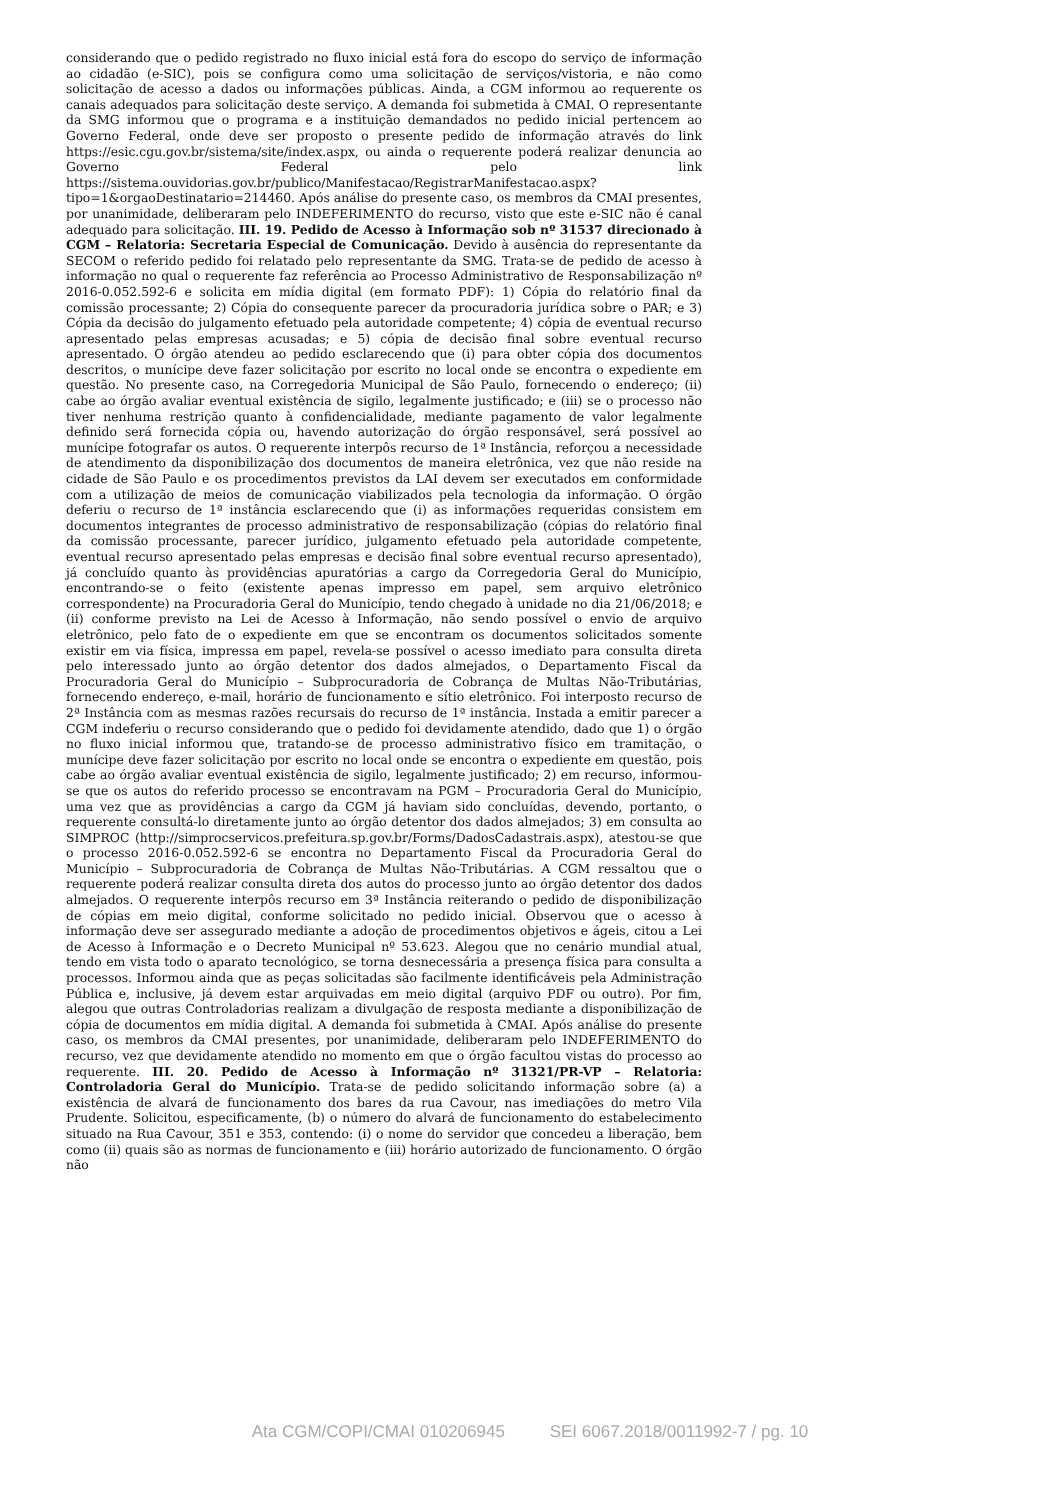considerando que o pedido registrado no fluxo inicial está fora do escopo do serviço de informação ao cidadão (e-SIC), pois se configura como uma solicitação de serviços/vistoria, e não como solicitação de acesso a dados ou informações públicas. Ainda, a CGM informou ao requerente os canais adequados para solicitação deste serviço. A demanda foi submetida à CMAI. O representante da SMG informou que o programa e a instituição demandados no pedido inicial pertencem ao Governo Federal, onde deve ser proposto o presente pedido de informação através do link https://esic.cgu.gov.br/sistema/site/index.aspx, ou ainda o requerente poderá realizar denuncia ao Governo Federal pelo link https://sistema.ouvidorias.gov.br/publico/Manifestacao/RegistrarManifestacao.aspx? tipo=1&orgaoDestinatario=214460. Após análise do presente caso, os membros da CMAI presentes, por unanimidade, deliberaram pelo INDEFERIMENTO do recurso, visto que este e-SIC não é canal adequado para solicitação. III. 19. Pedido de Acesso à Informação sob nº 31537 direcionado à CGM – Relatoria: Secretaria Especial de Comunicação. Devido à ausência do representante da SECOM o referido pedido foi relatado pelo representante da SMG. Trata-se de pedido de acesso à informação no qual o requerente faz referência ao Processo Administrativo de Responsabilização nº 2016-0.052.592-6 e solicita em mídia digital (em formato PDF): 1) Cópia do relatório final da comissão processante; 2) Cópia do consequente parecer da procuradoria jurídica sobre o PAR; e 3) Cópia da decisão do julgamento efetuado pela autoridade competente; 4) cópia de eventual recurso apresentado pelas empresas acusadas; e 5) cópia de decisão final sobre eventual recurso apresentado. O órgão atendeu ao pedido esclarecendo que (i) para obter cópia dos documentos descritos, o munícipe deve fazer solicitação por escrito no local onde se encontra o expediente em questão. No presente caso, na Corregedoria Municipal de São Paulo, fornecendo o endereço; (ii) cabe ao órgão avaliar eventual existência de sigilo, legalmente justificado; e (iii) se o processo não tiver nenhuma restrição quanto à confidencialidade, mediante pagamento de valor legalmente definido será fornecida cópia ou, havendo autorização do órgão responsável, será possível ao munícipe fotografar os autos. O requerente interpôs recurso de 1ª Instância, reforçou a necessidade de atendimento da disponibilização dos documentos de maneira eletrônica, vez que não reside na cidade de São Paulo e os procedimentos previstos da LAI devem ser executados em conformidade com a utilização de meios de comunicação viabilizados pela tecnologia da informação. O órgão deferiu o recurso de 1ª instância esclarecendo que (i) as informações requeridas consistem em documentos integrantes de processo administrativo de responsabilização (cópias do relatório final da comissão processante, parecer jurídico, julgamento efetuado pela autoridade competente, eventual recurso apresentado pelas empresas e decisão final sobre eventual recurso apresentado), já concluído quanto às providências apuratórias a cargo da Corregedoria Geral do Município, encontrando-se o feito (existente apenas impresso em papel, sem arquivo eletrônico correspondente) na Procuradoria Geral do Município, tendo chegado à unidade no dia 21/06/2018; e (ii) conforme previsto na Lei de Acesso à Informação, não sendo possível o envio de arquivo eletrônico, pelo fato de o expediente em que se encontram os documentos solicitados somente existir em via física, impressa em papel, revela-se possível o acesso imediato para consulta direta pelo interessado junto ao órgão detentor dos dados almejados, o Departamento Fiscal da Procuradoria Geral do Município – Subprocuradoria de Cobrança de Multas Não-Tributárias, fornecendo endereço, e-mail, horário de funcionamento e sítio eletrônico. Foi interposto recurso de 2ª Instância com as mesmas razões recursais do recurso de 1ª instância. Instada a emitir parecer a CGM indeferiu o recurso considerando que o pedido foi devidamente atendido, dado que 1) o órgão no fluxo inicial informou que, tratando-se de processo administrativo físico em tramitação, o munícipe deve fazer solicitação por escrito no local onde se encontra o expediente em questão, pois cabe ao órgão avaliar eventual existência de sigilo, legalmente justificado; 2) em recurso, informou-se que os autos do referido processo se encontravam na PGM – Procuradoria Geral do Município, uma vez que as providências a cargo da CGM já haviam sido concluídas, devendo, portanto, o requerente consultá-lo diretamente junto ao órgão detentor dos dados almejados; 3) em consulta ao SIMPROC (http://simprocservicos.prefeitura.sp.gov.br/Forms/DadosCadastrais.aspx), atestou-se que o processo 2016-0.052.592-6 se encontra no Departamento Fiscal da Procuradoria Geral do Município – Subprocuradoria de Cobrança de Multas Não-Tributárias. A CGM ressaltou que o requerente poderá realizar consulta direta dos autos do processo junto ao órgão detentor dos dados almejados. O requerente interpôs recurso em 3ª Instância reiterando o pedido de disponibilização de cópias em meio digital, conforme solicitado no pedido inicial. Observou que o acesso à informação deve ser assegurado mediante a adoção de procedimentos objetivos e ágeis, citou a Lei de Acesso à Informação e o Decreto Municipal nº 53.623. Alegou que no cenário mundial atual, tendo em vista todo o aparato tecnológico, se torna desnecessária a presença física para consulta a processos. Informou ainda que as peças solicitadas são facilmente identificáveis pela Administração Pública e, inclusive, já devem estar arquivadas em meio digital (arquivo PDF ou outro). Por fim, alegou que outras Controladorias realizam a divulgação de resposta mediante a disponibilização de cópia de documentos em mídia digital. A demanda foi submetida à CMAI. Após análise do presente caso, os membros da CMAI presentes, por unanimidade, deliberaram pelo INDEFERIMENTO do recurso, vez que devidamente atendido no momento em que o órgão facultou vistas do processo ao requerente. III. 20. Pedido de Acesso à Informação nº 31321/PR-VP – Relatoria: Controladoria Geral do Município. Trata-se de pedido solicitando informação sobre (a) a existência de alvará de funcionamento dos bares da rua Cavour, nas imediações do metro Vila Prudente. Solicitou, especificamente, (b) o número do alvará de funcionamento do estabelecimento situado na Rua Cavour, 351 e 353, contendo: (i) o nome do servidor que concedeu a liberação, bem como (ii) quais são as normas de funcionamento e (iii) horário autorizado de funcionamento. O órgão não
Ata CGM/COPI/CMAI 010206945 SEI 6067.2018/0011992-7 / pg. 10